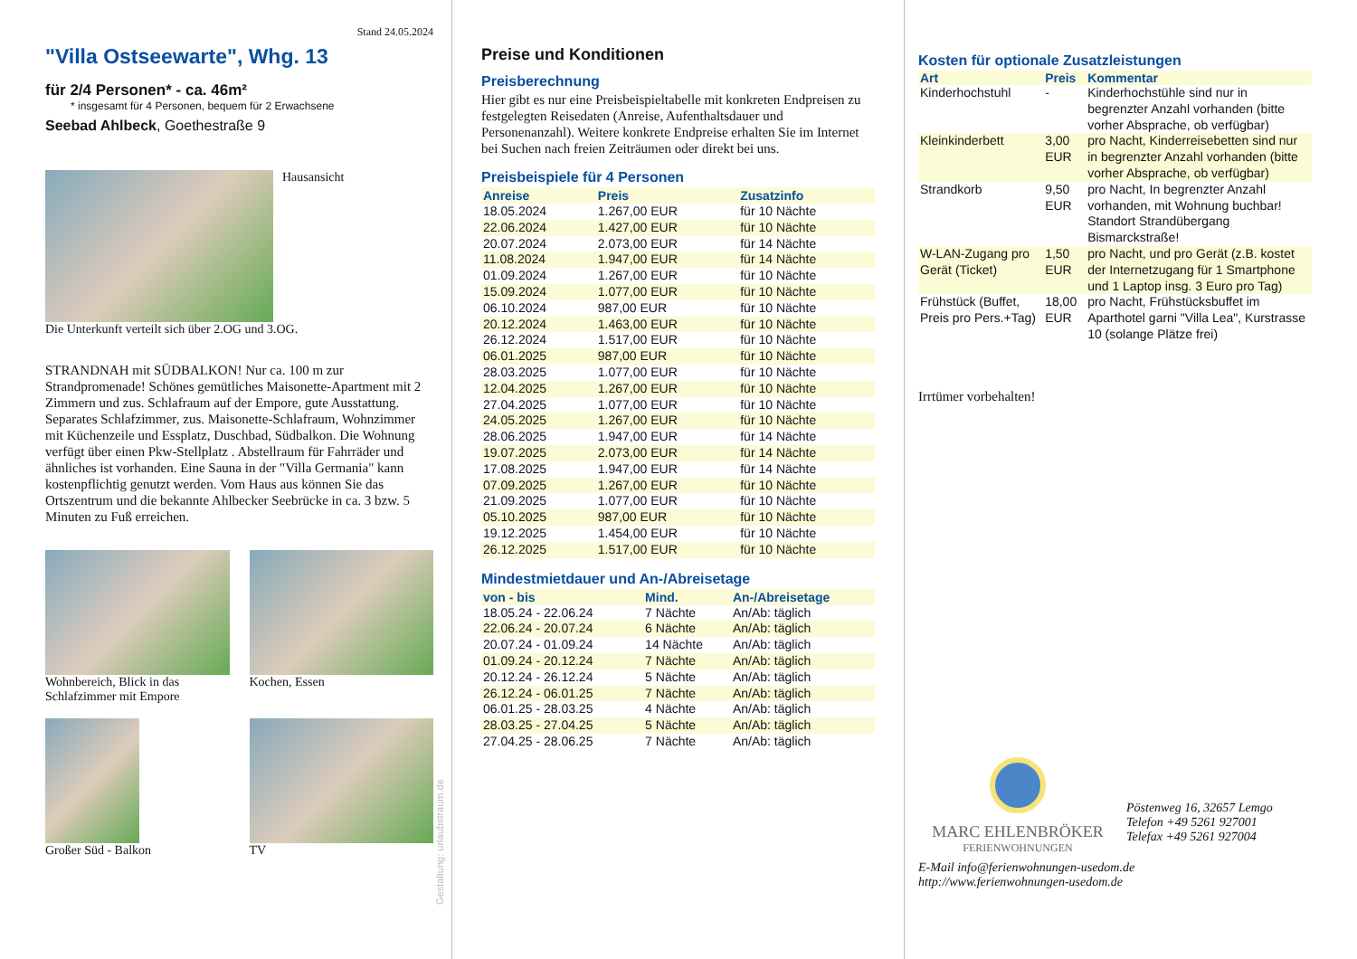Stand 24.05.2024
"Villa Ostseewarte", Whg. 13
für 2/4 Personen* - ca. 46m²
* insgesamt für 4 Personen, bequem für 2 Erwachsene
Seebad Ahlbeck, Goethestraße 9
Hausansicht
Die Unterkunft verteilt sich über 2.OG und 3.OG.
STRANDNAH mit SÜDBALKON! Nur ca. 100 m zur Strandpromenade! Schönes gemütliches Maisonette-Apartment mit 2 Zimmern und zus. Schlafraum auf der Empore, gute Ausstattung. Separates Schlafzimmer, zus. Maisonette-Schlafraum, Wohnzimmer mit Küchenzeile und Essplatz, Duschbad, Südbalkon. Die Wohnung verfügt über einen Pkw-Stellplatz . Abstellraum für Fahrräder und ähnliches ist vorhanden. Eine Sauna in der "Villa Germania" kann kostenpflichtig genutzt werden. Vom Haus aus können Sie das Ortszentrum und die bekannte Ahlbecker Seebrücke in ca. 3 bzw. 5 Minuten zu Fuß erreichen.
Wohnbereich, Blick in das Schlafzimmer mit Empore
Kochen, Essen
Großer Süd - Balkon TV
Gestaltung: urlaubstraum.de
Preise und Konditionen
Preisberechnung
Hier gibt es nur eine Preisbeispieltabelle mit konkreten Endpreisen zu festgelegten Reisedaten (Anreise, Aufenthaltsdauer und Personenanzahl). Weitere konkrete Endpreise erhalten Sie im Internet bei Suchen nach freien Zeiträumen oder direkt bei uns.
Preisbeispiele für 4 Personen
| Anreise | Preis | Zusatzinfo |
| --- | --- | --- |
| 18.05.2024 | 1.267,00 EUR | für 10 Nächte |
| 22.06.2024 | 1.427,00 EUR | für 10 Nächte |
| 20.07.2024 | 2.073,00 EUR | für 14 Nächte |
| 11.08.2024 | 1.947,00 EUR | für 14 Nächte |
| 01.09.2024 | 1.267,00 EUR | für 10 Nächte |
| 15.09.2024 | 1.077,00 EUR | für 10 Nächte |
| 06.10.2024 | 987,00 EUR | für 10 Nächte |
| 20.12.2024 | 1.463,00 EUR | für 10 Nächte |
| 26.12.2024 | 1.517,00 EUR | für 10 Nächte |
| 06.01.2025 | 987,00 EUR | für 10 Nächte |
| 28.03.2025 | 1.077,00 EUR | für 10 Nächte |
| 12.04.2025 | 1.267,00 EUR | für 10 Nächte |
| 27.04.2025 | 1.077,00 EUR | für 10 Nächte |
| 24.05.2025 | 1.267,00 EUR | für 10 Nächte |
| 28.06.2025 | 1.947,00 EUR | für 14 Nächte |
| 19.07.2025 | 2.073,00 EUR | für 14 Nächte |
| 17.08.2025 | 1.947,00 EUR | für 14 Nächte |
| 07.09.2025 | 1.267,00 EUR | für 10 Nächte |
| 21.09.2025 | 1.077,00 EUR | für 10 Nächte |
| 05.10.2025 | 987,00 EUR | für 10 Nächte |
| 19.12.2025 | 1.454,00 EUR | für 10 Nächte |
| 26.12.2025 | 1.517,00 EUR | für 10 Nächte |
Mindestmietdauer und An-/Abreisetage
| von - bis | Mind. | An-/Abreisetage |
| --- | --- | --- |
| 18.05.24 - 22.06.24 | 7 Nächte | An/Ab: täglich |
| 22.06.24 - 20.07.24 | 6 Nächte | An/Ab: täglich |
| 20.07.24 - 01.09.24 | 14 Nächte | An/Ab: täglich |
| 01.09.24 - 20.12.24 | 7 Nächte | An/Ab: täglich |
| 20.12.24 - 26.12.24 | 5 Nächte | An/Ab: täglich |
| 26.12.24 - 06.01.25 | 7 Nächte | An/Ab: täglich |
| 06.01.25 - 28.03.25 | 4 Nächte | An/Ab: täglich |
| 28.03.25 - 27.04.25 | 5 Nächte | An/Ab: täglich |
| 27.04.25 - 28.06.25 | 7 Nächte | An/Ab: täglich |
Kosten für optionale Zusatzleistungen
| Art | Preis | Kommentar |
| --- | --- | --- |
| Kinderhochstuhl | - | Kinderhochstühle sind nur in begrenzter Anzahl vorhanden (bitte vorher Absprache, ob verfügbar) |
| Kleinkinderbett | 3,00 EUR | pro Nacht, Kinderreisebetten sind nur in begrenzter Anzahl vorhanden (bitte vorher Absprache, ob verfügbar) |
| Strandkorb | 9,50 EUR | pro Nacht, In begrenzter Anzahl vorhanden, mit Wohnung buchbar! Standort Strandübergang Bismarckstraße! |
| W-LAN-Zugang pro Gerät (Ticket) | 1,50 EUR | pro Nacht, und pro Gerät (z.B. kostet der Internetzugang für 1 Smartphone und 1 Laptop insg. 3 Euro pro Tag) |
| Frühstück (Buffet, Preis pro Pers.+Tag) | 18,00 EUR | pro Nacht, Frühstücksbuffet im Aparthotel garni "Villa Lea", Kurstrasse 10 (solange Plätze frei) |
Irrtümer vorbehalten!
MARC EHLENBRÖKER
FERIENWOHNUNGEN
Pöstenweg 16, 32657 Lemgo
Telefon +49 5261 927001
Telefax +49 5261 927004
E-Mail info@ferienwohnungen-usedom.de
http://www.ferienwohnungen-usedom.de